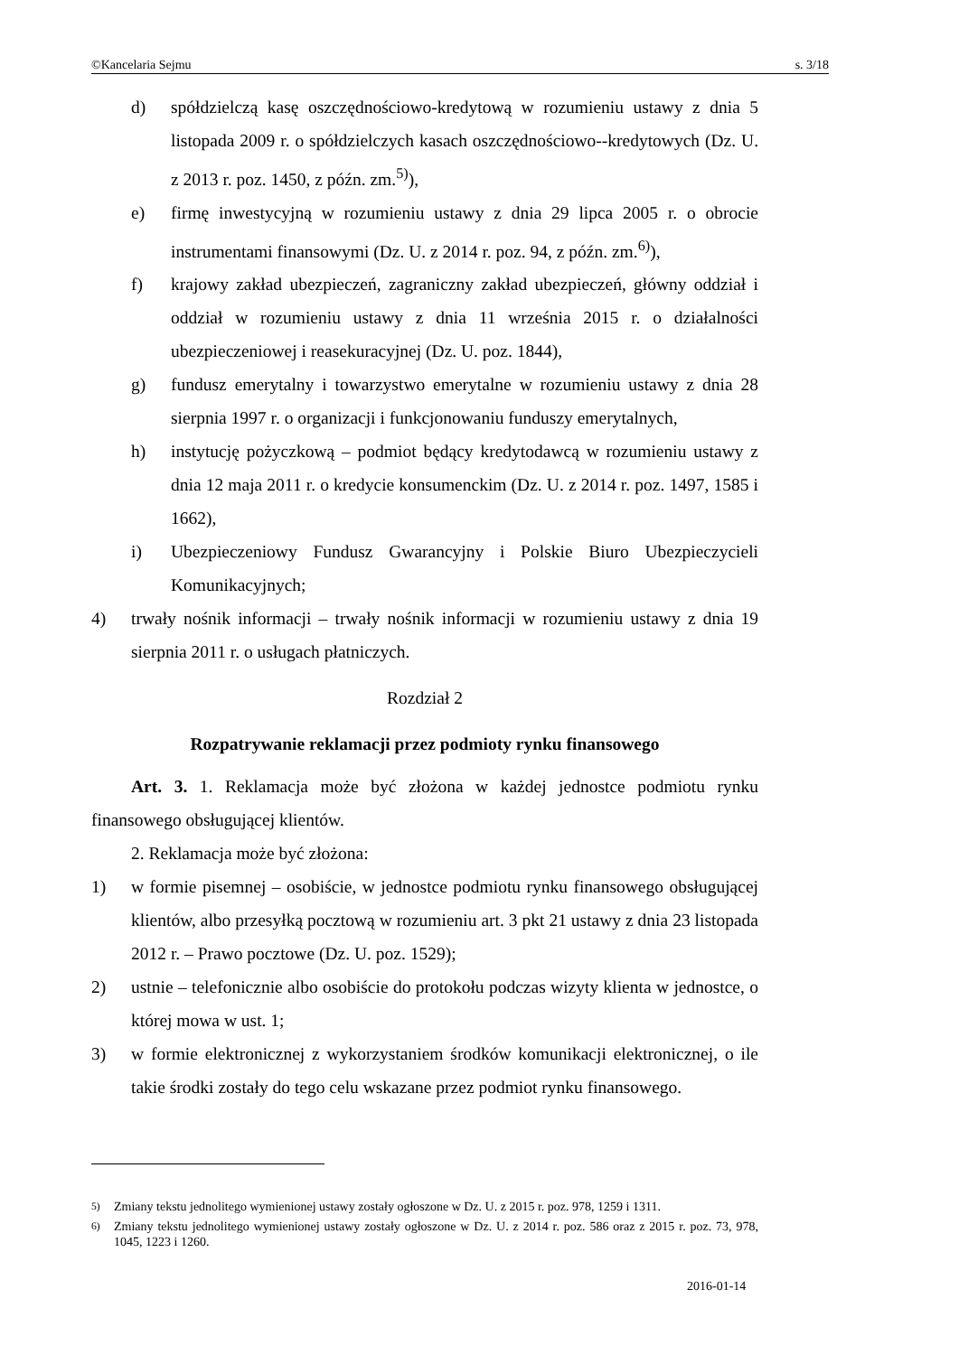©Kancelaria Sejmu s. 3/18
d) spółdzielczą kasę oszczędnościowo-kredytową w rozumieniu ustawy z dnia 5 listopada 2009 r. o spółdzielczych kasach oszczędnościowo--kredytowych (Dz. U. z 2013 r. poz. 1450, z późn. zm.<sup>5)</sup>),
e) firmę inwestycyjną w rozumieniu ustawy z dnia 29 lipca 2005 r. o obrocie instrumentami finansowymi (Dz. U. z 2014 r. poz. 94, z późn. zm.<sup>6)</sup>),
f) krajowy zakład ubezpieczeń, zagraniczny zakład ubezpieczeń, główny oddział i oddział w rozumieniu ustawy z dnia 11 września 2015 r. o działalności ubezpieczeniowej i reasekuracyjnej (Dz. U. poz. 1844),
g) fundusz emerytalny i towarzystwo emerytalne w rozumieniu ustawy z dnia 28 sierpnia 1997 r. o organizacji i funkcjonowaniu funduszy emerytalnych,
h) instytucję pożyczkową – podmiot będący kredytodawcą w rozumieniu ustawy z dnia 12 maja 2011 r. o kredycie konsumenckim (Dz. U. z 2014 r. poz. 1497, 1585 i 1662),
i) Ubezpieczeniowy Fundusz Gwarancyjny i Polskie Biuro Ubezpieczycieli Komunikacyjnych;
4) trwały nośnik informacji – trwały nośnik informacji w rozumieniu ustawy z dnia 19 sierpnia 2011 r. o usługach płatniczych.
Rozdział 2
Rozpatrywanie reklamacji przez podmioty rynku finansowego
Art. 3. 1. Reklamacja może być złożona w każdej jednostce podmiotu rynku finansowego obsługującej klientów.
2. Reklamacja może być złożona:
1) w formie pisemnej – osobiście, w jednostce podmiotu rynku finansowego obsługującej klientów, albo przesyłką pocztową w rozumieniu art. 3 pkt 21 ustawy z dnia 23 listopada 2012 r. – Prawo pocztowe (Dz. U. poz. 1529);
2) ustnie – telefonicznie albo osobiście do protokołu podczas wizyty klienta w jednostce, o której mowa w ust. 1;
3) w formie elektronicznej z wykorzystaniem środków komunikacji elektronicznej, o ile takie środki zostały do tego celu wskazane przez podmiot rynku finansowego.
<sup>5)</sup> Zmiany tekstu jednolitego wymienionej ustawy zostały ogłoszone w Dz. U. z 2015 r. poz. 978, 1259 i 1311.
<sup>6)</sup> Zmiany tekstu jednolitego wymienionej ustawy zostały ogłoszone w Dz. U. z 2014 r. poz. 586 oraz z 2015 r. poz. 73, 978, 1045, 1223 i 1260.
2016-01-14